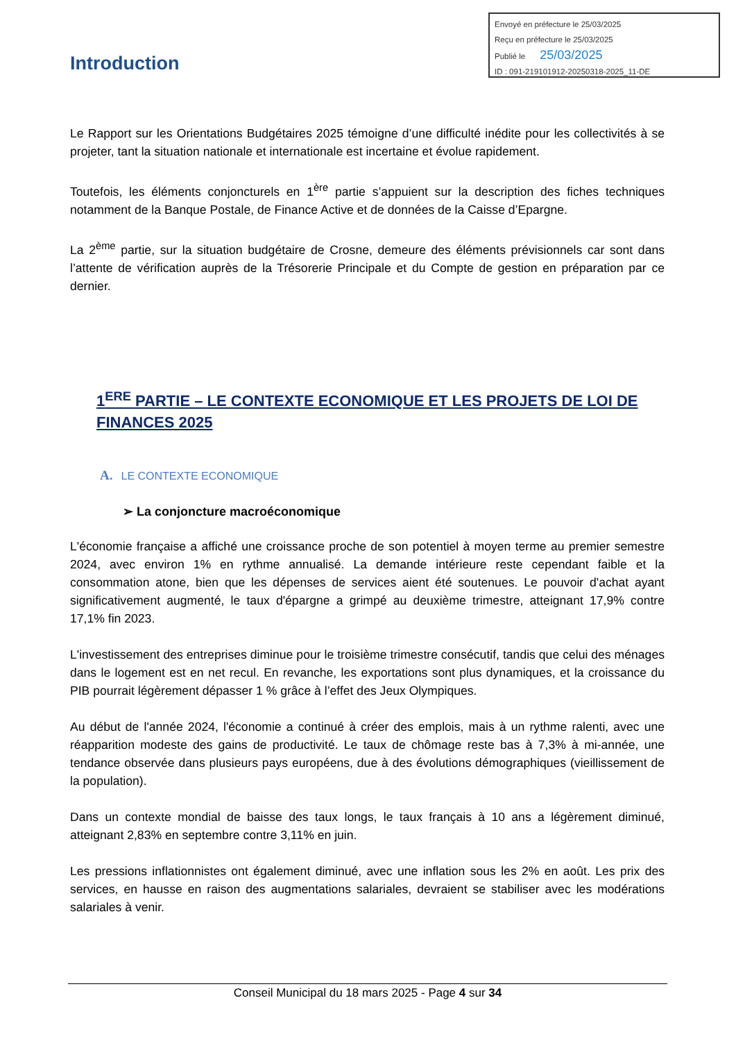Envoyé en préfecture le 25/03/2025
Reçu en préfecture le 25/03/2025
Publié le 25/03/2025
ID : 091-219101912-20250318-2025_11-DE
Introduction
Le Rapport sur les Orientations Budgétaires 2025 témoigne d’une difficulté inédite pour les collectivités à se projeter, tant la situation nationale et internationale est incertaine et évolue rapidement.
Toutefois, les éléments conjoncturels en 1<sup>ère</sup> partie s’appuient sur la description des fiches techniques notamment de la Banque Postale, de Finance Active et de données de la Caisse d’Epargne.
La 2<sup>ème</sup> partie, sur la situation budgétaire de Crosne, demeure des éléments prévisionnels car sont dans l’attente de vérification auprès de la Trésorerie Principale et du Compte de gestion en préparation par ce dernier.
1<sup>ERE</sup> PARTIE – LE CONTEXTE ECONOMIQUE ET LES PROJETS DE LOI DE FINANCES 2025
A. LE CONTEXTE ECONOMIQUE
➢ La conjoncture macroéconomique
L'économie française a affiché une croissance proche de son potentiel à moyen terme au premier semestre 2024, avec environ 1% en rythme annualisé. La demande intérieure reste cependant faible et la consommation atone, bien que les dépenses de services aient été soutenues. Le pouvoir d'achat ayant significativement augmenté, le taux d'épargne a grimpé au deuxième trimestre, atteignant 17,9% contre 17,1% fin 2023.
L'investissement des entreprises diminue pour le troisième trimestre consécutif, tandis que celui des ménages dans le logement est en net recul. En revanche, les exportations sont plus dynamiques, et la croissance du PIB pourrait légèrement dépasser 1 % grâce à l’effet des Jeux Olympiques.
Au début de l'année 2024, l'économie a continué à créer des emplois, mais à un rythme ralenti, avec une réapparition modeste des gains de productivité. Le taux de chômage reste bas à 7,3% à mi-année, une tendance observée dans plusieurs pays européens, due à des évolutions démographiques (vieillissement de la population).
Dans un contexte mondial de baisse des taux longs, le taux français à 10 ans a légèrement diminué, atteignant 2,83% en septembre contre 3,11% en juin.
Les pressions inflationnistes ont également diminué, avec une inflation sous les 2% en août. Les prix des services, en hausse en raison des augmentations salariales, devraient se stabiliser avec les modérations salariales à venir.
Conseil Municipal du 18 mars 2025 - Page 4 sur 34